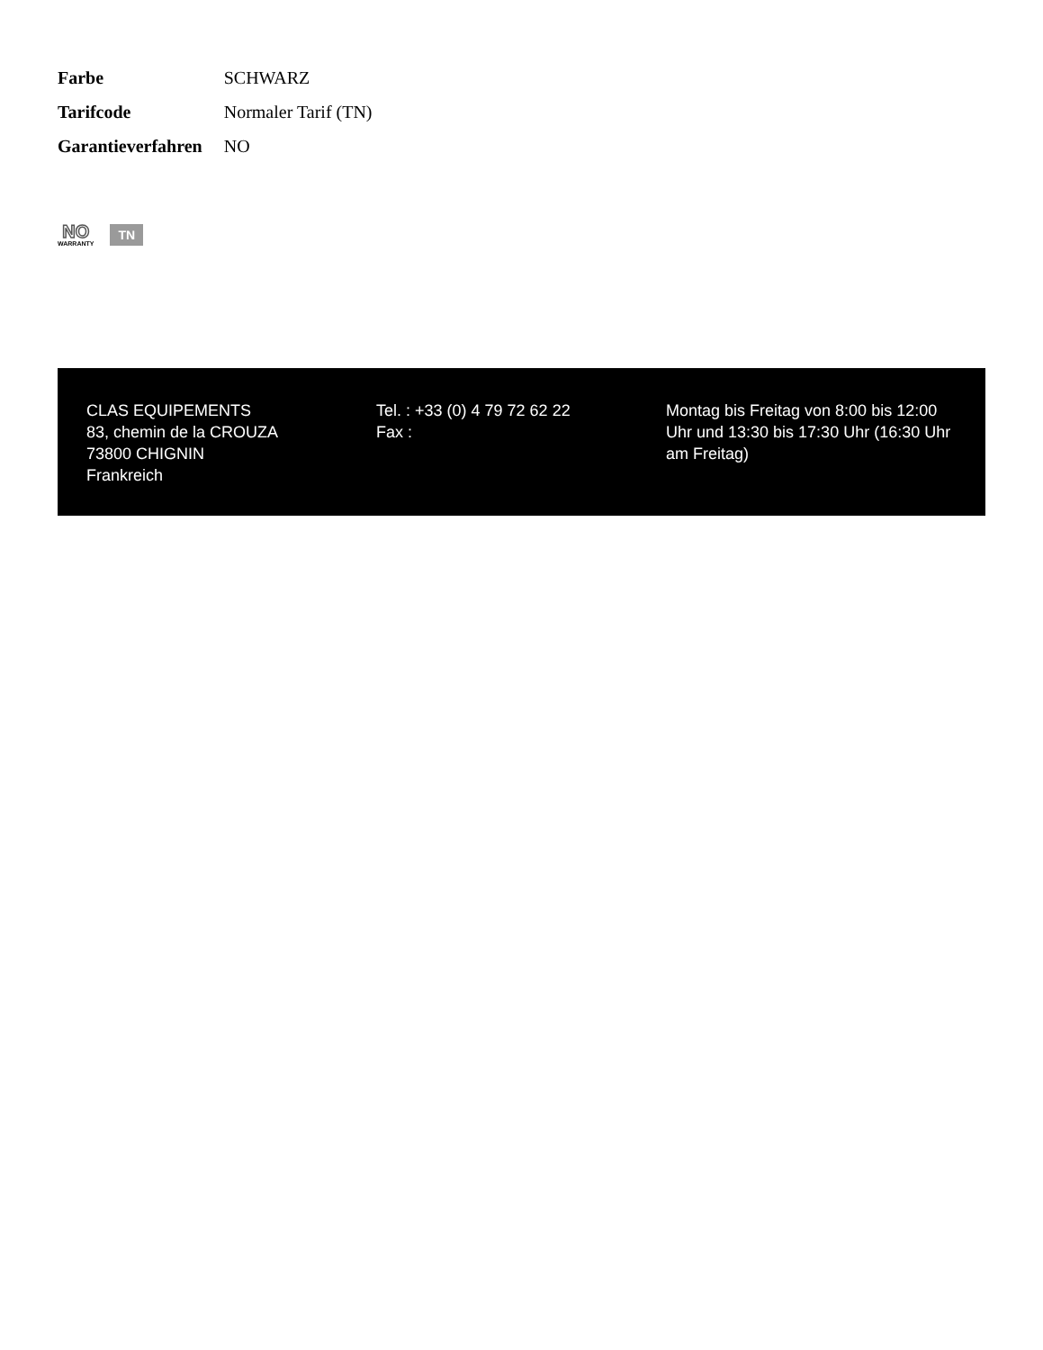| Farbe | SCHWARZ |
| Tarifcode | Normaler Tarif (TN) |
| Garantieverfahren | NO |
NO
WARRANTY
TN
CLAS EQUIPEMENTS
83, chemin de la CROUZA
73800 CHIGNIN
Frankreich
Tel. : +33 (0) 4 79 72 62 22
Fax :
Montag bis Freitag von 8:00 bis 12:00 Uhr und 13:30 bis 17:30 Uhr (16:30 Uhr am Freitag)